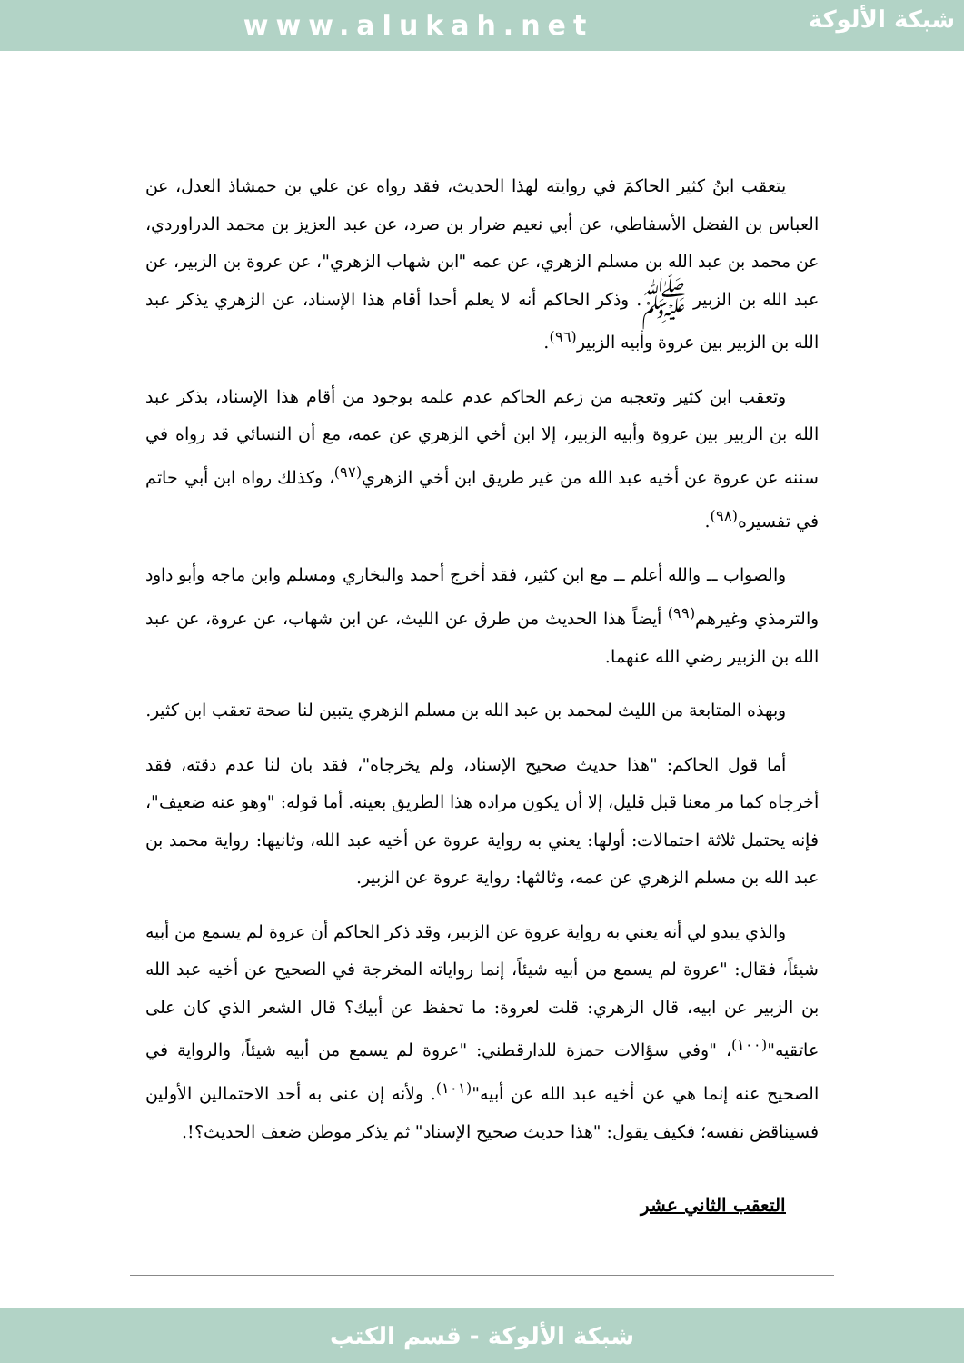www.alukah.net
شبكة الألوكة
يتعقب ابنُ كثير الحاكمَ في روايته لهذا الحديث، فقد رواه عن علي بن حمشاذ العدل، عن العباس بن الفضل الأسفاطي، عن أبي نعيم ضرار بن صرد، عن عبد العزيز بن محمد الدراوردي، عن محمد بن عبد الله بن مسلم الزهري، عن عمه "ابن شهاب الزهري"، عن عروة بن الزبير، عن عبد الله بن الزبير ﷺ. وذكر الحاكم أنه لا يعلم أحدا أقام هذا الإسناد، عن الزهري يذكر عبد الله بن الزبير بين عروة وأبيه الزبير<sup>(٩٦)</sup>.
وتعقب ابن كثير وتعجبه من زعم الحاكم عدم علمه بوجود من أقام هذا الإسناد، بذكر عبد الله بن الزبير بين عروة وأبيه الزبير، إلا ابن أخي الزهري عن عمه، مع أن النسائي قد رواه في سننه عن عروة عن أخيه عبد الله من غير طريق ابن أخي الزهري<sup>(٩٧)</sup>، وكذلك رواه ابن أبي حاتم في تفسيره<sup>(٩٨)</sup>.
والصواب ــ والله أعلم ــ مع ابن كثير، فقد أخرج أحمد والبخاري ومسلم وابن ماجه وأبو داود والترمذي وغيرهم<sup>(٩٩)</sup> أيضاً هذا الحديث من طرق عن الليث، عن ابن شهاب، عن عروة، عن عبد الله بن الزبير رضي الله عنهما.
وبهذه المتابعة من الليث لمحمد بن عبد الله بن مسلم الزهري يتبين لنا صحة تعقب ابن كثير.
أما قول الحاكم: "هذا حديث صحيح الإسناد، ولم يخرجاه"، فقد بان لنا عدم دقته، فقد أخرجاه كما مر معنا قبل قليل، إلا أن يكون مراده هذا الطريق بعينه. أما قوله: "وهو عنه ضعيف"، فإنه يحتمل ثلاثة احتمالات: أولها: يعني به رواية عروة عن أخيه عبد الله، وثانيها: رواية محمد بن عبد الله بن مسلم الزهري عن عمه، وثالثها: رواية عروة عن الزبير.
والذي يبدو لي أنه يعني به رواية عروة عن الزبير، وقد ذكر الحاكم أن عروة لم يسمع من أبيه شيئاً، فقال: "عروة لم يسمع من أبيه شيئاً، إنما رواياته المخرجة في الصحيح عن أخيه عبد الله بن الزبير عن ابيه، قال الزهري: قلت لعروة: ما تحفظ عن أبيك؟ قال الشعر الذي كان على عاتقيه"<sup>(١٠٠)</sup>، "وفي سؤالات حمزة للدارقطني: "عروة لم يسمع من أبيه شيئاً، والرواية في الصحيح عنه إنما هي عن أخيه عبد الله عن أبيه"<sup>(١٠١)</sup>. ولأنه إن عنى به أحد الاحتمالين الأولين فسيناقض نفسه؛ فكيف يقول: "هذا حديث صحيح الإسناد" ثم يذكر موطن ضعف الحديث؟!.
التعقب الثاني عشر
شبكة الألوكة - قسم الكتب